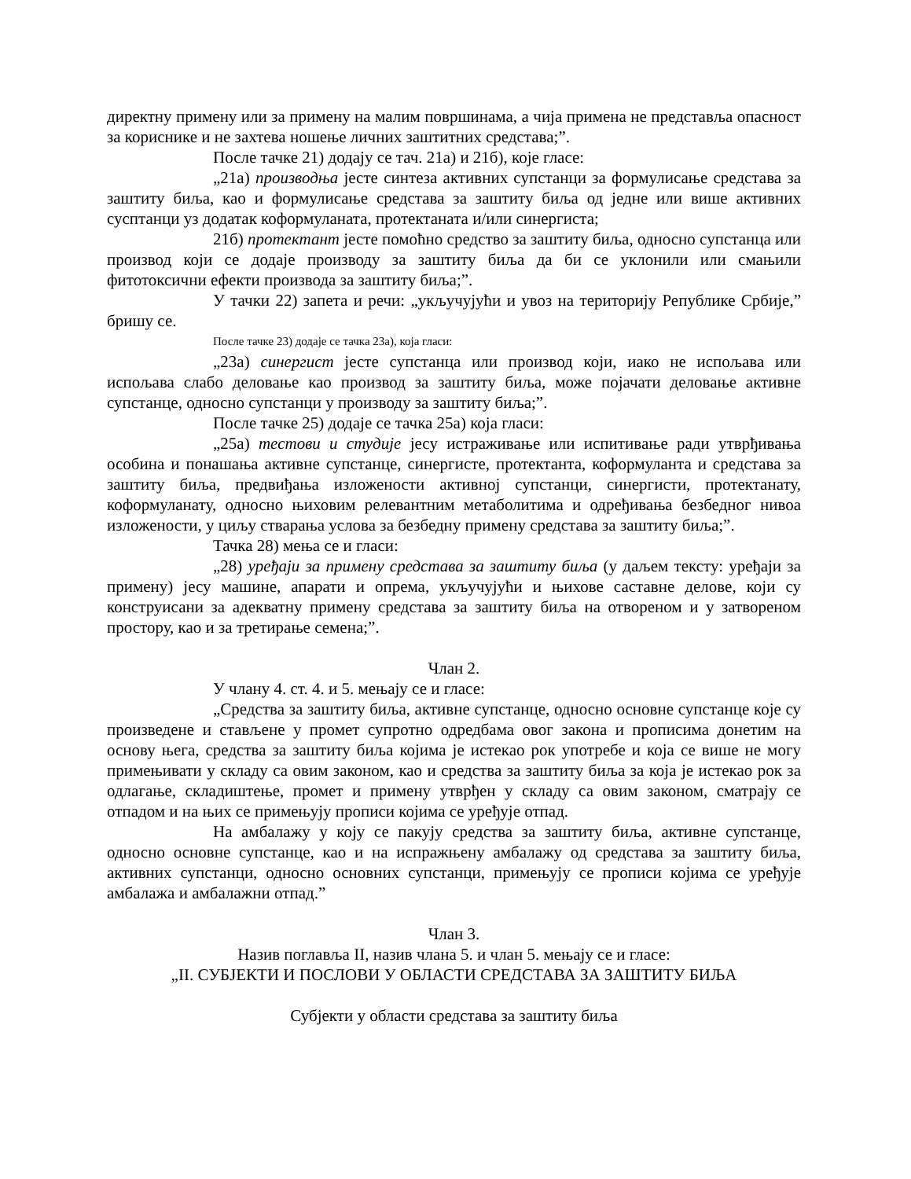директну примену или за примену на малим површинама, а чија примена не представља опасност за кориснике и не захтева ношење личних заштитних средстава;”.
После тачке 21) додају се тач. 21а) и 21б), које гласе:
„21а) производња јесте синтеза активних супстанци за формулисање средстава за заштиту биља, као и формулисање средстава за заштиту биља од једне или више активних сусптанци уз додатак коформуланата, протектаната и/или синергиста;
21б) протектант јесте помоћно средство за заштиту биља, односно супстанца или производ који се додаје производу за заштиту биља да би се уклонили или смањили фитотоксични ефекти производа за заштиту биља;”.
У тачки 22) запета и речи: „укључујући и увоз на територију Републике Србије,” бришу се.
После тачке 23) додаје се тачка 23а), која гласи:
„23а) синергист јесте супстанца или производ који, иако не испољава или испољава слабо деловање као производ за заштиту биља, може појачати деловање активне супстанце, односно супстанци у производу за заштиту биља;”.
После тачке 25) додаје се тачка 25а) која гласи:
„25а) тестови и студије јесу истраживање или испитивање ради утврђивања особина и понашања активне супстанце, синергисте, протектанта, коформуланта и средстава за заштиту биља, предвиђања изложености активној супстанци, синергисти, протектанату, коформуланату, односно њиховим релевантним метаболитима и одређивања безбедног нивоа изложености, у циљу стварања услова за безбедну примену средстава за заштиту биља;”.
Тачка 28) мења се и гласи:
„28) уређаји за примену средстава за заштиту биља (у даљем тексту: уређаји за примену) јесу машине, апарати и опрема, укључујући и њихове саставне делове, који су конструисани за адекватну примену средстава за заштиту биља на отвореном и у затвореном простору, као и за третирање семена;”.
Члан 2.
У члану 4. ст. 4. и 5. мењају се и гласе:
„Средства за заштиту биља, активне супстанце, односно основне супстанце које су произведене и стављене у промет супротно одредбама овог закона и прописима донетим на основу њега, средства за заштиту биља којима је истекао рок употребе и која се више не могу примењивати у складу са овим законом, као и средства за заштиту биља за која је истекао рок за одлагање, складиштење, промет и примену утврђен у складу са овим законом, сматрају се отпадом и на њих се примењују прописи којима се уређује отпад.
На амбалажу у коју се пакују средства за заштиту биља, активне супстанце, односно основне супстанце, као и на испражњену амбалажу од средстава за заштиту биља, активних супстанци, односно основних супстанци, примењују се прописи којима се уређује амбалажа и амбалажни отпад.”
Члан 3.
Назив поглавља II, назив члана 5. и члан 5. мењају се и гласе:
„II. СУБЈЕКТИ И ПОСЛОВИ У ОБЛАСТИ СРЕДСТАВА ЗА ЗАШТИТУ БИЉА
Субјекти у области средстава за заштиту биља